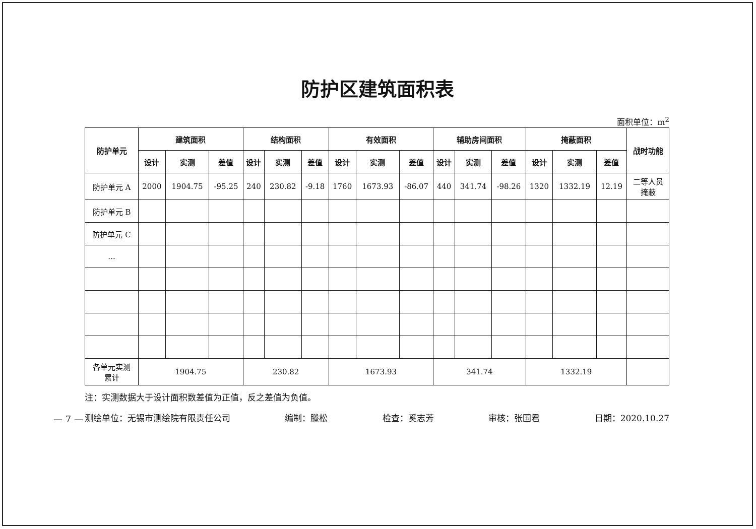防护区建筑面积表
面积单位：m<sup>2</sup>
| 防护单元 | 建筑面积 | | | 结构面积 | | | 有效面积 | | | 辅助房间面积 | | | 掩蔽面积 | | | 战时功能 |
| --- | --- | --- | --- | --- | --- | --- | --- | --- | --- | --- | --- | --- | --- | --- | --- | --- |
| | 设计 | 实测 | 差值 | 设计 | 实测 | 差值 | 设计 | 实测 | 差值 | 设计 | 实测 | 差值 | 设计 | 实测 | 差值 | |
| 防护单元 A | 2000 | 1904.75 | -95.25 | 240 | 230.82 | -9.18 | 1760 | 1673.93 | -86.07 | 440 | 341.74 | -98.26 | 1320 | 1332.19 | 12.19 | 二等人员 掩蔽 |
| 防护单元 B | | | | | | | | | | | | | | | | |
| 防护单元 C | | | | | | | | | | | | | | | | |
| ... | | | | | | | | | | | | | | | | |
| 各单元实测 累计 | 1904.75 | | | 230.82 | | | 1673.93 | | | 341.74 | | | 1332.19 | | | |
注：实测数据大于设计面积数差值为正值，反之差值为负值。
测绘单位：无锡市测绘院有限责任公司 编制：滕松 检查：奚志芳 审核：张国君 日期：2020.10.27
— 7 —